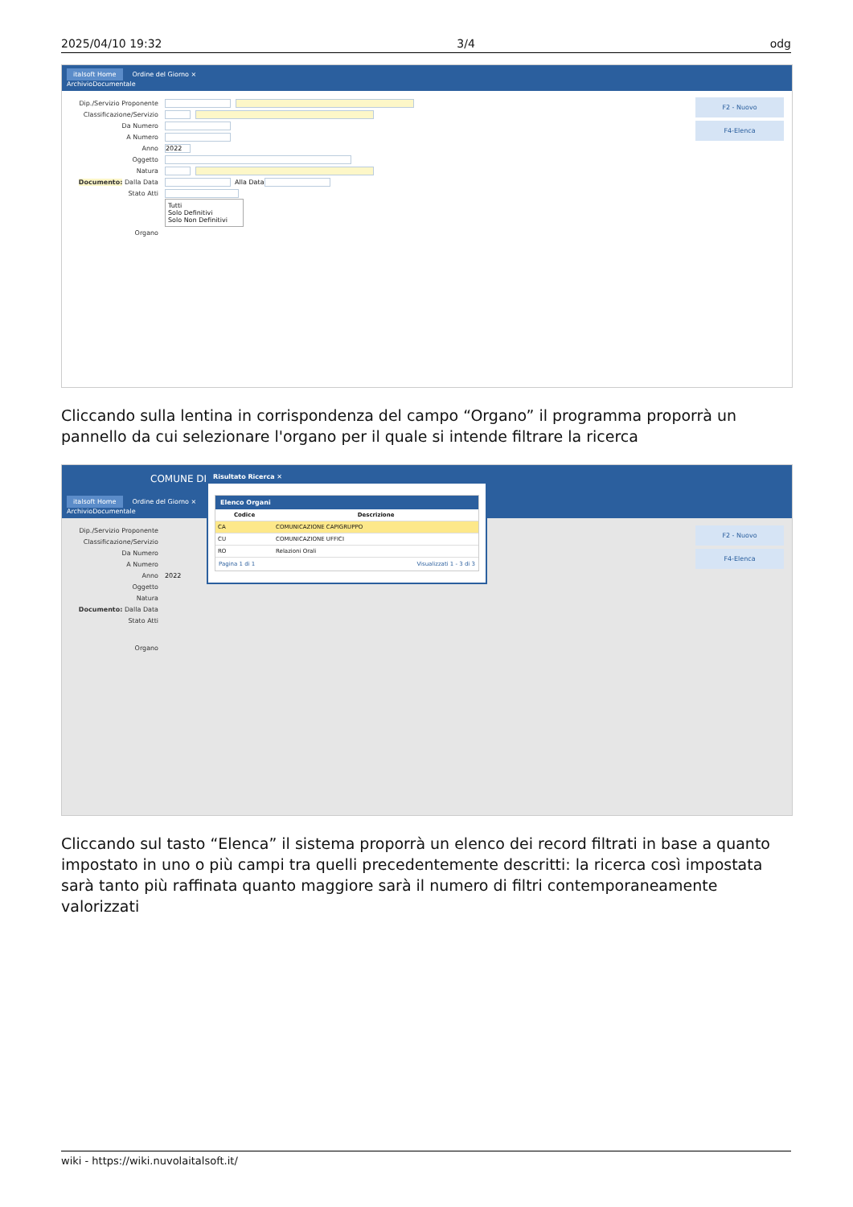2025/04/10 19:32 3/4 odg
italsoft Home Ordine del Giorno ×
ArchivioDocumentale
Dip./Servizio Proponente
Classificazione/Servizio
Da Numero
A Numero
Anno 2022
Oggetto
Natura
Documento: Dalla Data Alla Data
Stato Atti
Tutti
Solo Definitivi
Solo Non Definitivi
Organo
F2 - Nuovo
F4-Elenca
Cliccando sulla lentina in corrispondenza del campo “Organo” il programma proporrà un pannello da cui selezionare l'organo per il quale si intende filtrare la ricerca
COMUNE DI
italsoft Home Ordine del Giorno ×
ArchivioDocumentale
Dip./Servizio Proponente
Classificazione/Servizio
Da Numero
A Numero
Anno 2022
Oggetto
Natura
Documento: Dalla Data
Stato Atti
Organo
F2 - Nuovo
F4-Elenca
Risultato Ricerca ✕
Elenco Organi
| Codice | Descrizione |
| --- | --- |
| CA | COMUNICAZIONE CAPIGRUPPO |
| CU | COMUNICAZIONE UFFICI |
| RO | Relazioni Orali |
Pagina 1 di 1 Visualizzati 1 - 3 di 3
Cliccando sul tasto “Elenca” il sistema proporrà un elenco dei record filtrati in base a quanto impostato in uno o più campi tra quelli precedentemente descritti: la ricerca così impostata sarà tanto più raffinata quanto maggiore sarà il numero di filtri contemporaneamente valorizzati
wiki - https://wiki.nuvolaitalsoft.it/